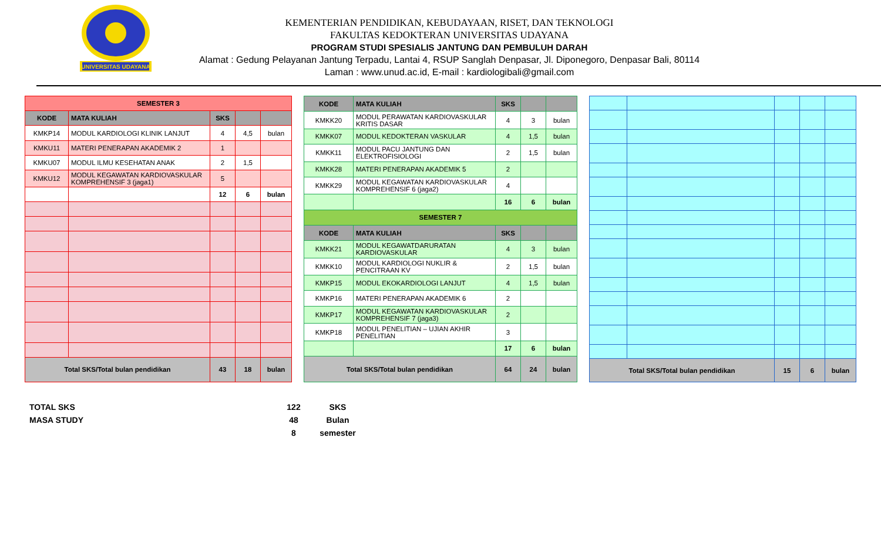UNIVERSITAS UDAYANA
KEMENTERIAN PENDIDIKAN, KEBUDAYAAN, RISET, DAN TEKNOLOGI
FAKULTAS KEDOKTERAN UNIVERSITAS UDAYANA
PROGRAM STUDI SPESIALIS JANTUNG DAN PEMBULUH DARAH
Alamat : Gedung Pelayanan Jantung Terpadu, Lantai 4, RSUP Sanglah Denpasar, Jl. Diponegoro, Denpasar Bali, 80114
Laman : www.unud.ac.id, E-mail : kardiologibali@gmail.com
| SEMESTER 3 | | | | |
| --- | --- | --- | --- | --- |
| KODE | MATA KULIAH | SKS | | |
| KMKP14 | MODUL KARDIOLOGI KLINIK LANJUT | 4 | 4,5 | bulan |
| KMKU11 | MATERI PENERAPAN AKADEMIK 2 | 1 | | |
| KMKU07 | MODUL ILMU KESEHATAN ANAK | 2 | 1,5 | |
| KMKU12 | MODUL KEGAWATAN KARDIOVASKULAR KOMPREHENSIF 3 (jaga1) | 5 | | |
| | | 12 | 6 | bulan |
| Total SKS/Total bulan pendidikan | | 43 | 18 | bulan |
| KODE | MATA KULIAH | SKS | | |
| --- | --- | --- | --- | --- |
| KMKK20 | MODUL PERAWATAN KARDIOVASKULAR KRITIS DASAR | 4 | 3 | bulan |
| KMKK07 | MODUL KEDOKTERAN VASKULAR | 4 | 1,5 | bulan |
| KMKK11 | MODUL PACU JANTUNG DAN ELEKTROFISIOLOGI | 2 | 1,5 | bulan |
| KMKK28 | MATERI PENERAPAN AKADEMIK 5 | 2 | | |
| KMKK29 | MODUL KEGAWATAN KARDIOVASKULAR KOMPREHENSIF 6 (jaga2) | 4 | | |
| | | 16 | 6 | bulan |
| SEMESTER 7 | | | | |
| KODE | MATA KULIAH | SKS | | |
| KMKK21 | MODUL KEGAWATDARURATAN KARDIOVASKULAR | 4 | 3 | bulan |
| KMKK10 | MODUL KARDIOLOGI NUKLIR & PENCITRAAN KV | 2 | 1,5 | bulan |
| KMKP15 | MODUL EKOKARDIOLOGI LANJUT | 4 | 1,5 | bulan |
| KMKP16 | MATERI PENERAPAN AKADEMIK 6 | 2 | | |
| KMKP17 | MODUL KEGAWATAN KARDIOVASKULAR KOMPREHENSIF 7 (jaga3) | 2 | | |
| KMKP18 | MODUL PENELITIAN – UJIAN AKHIR PENELITIAN | 3 | | |
| | | 17 | 6 | bulan |
| Total SKS/Total bulan pendidikan | | 64 | 24 | bulan |
| Total SKS/Total bulan pendidikan | | 15 | 6 | bulan |
TOTAL SKS 122 SKS
MASA STUDY 48 Bulan
8 semester